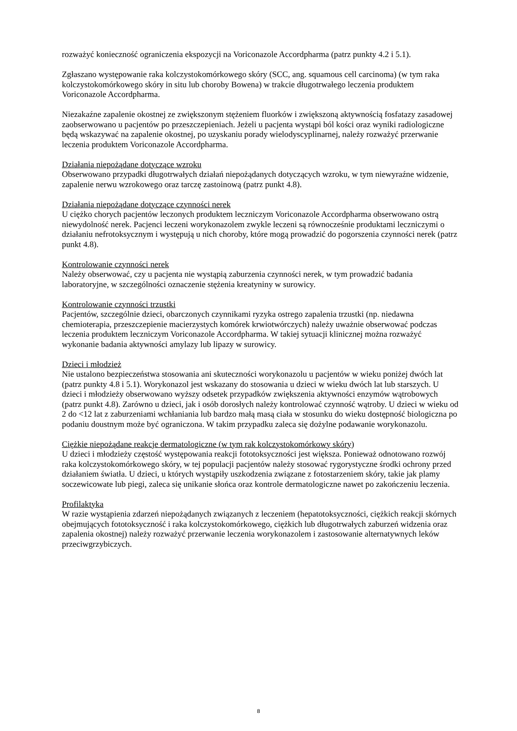rozważyć konieczność ograniczenia ekspozycji na Voriconazole Accordpharma (patrz punkty 4.2 i 5.1).
Zgłaszano występowanie raka kolczystokomórkowego skóry (SCC, ang. squamous cell carcinoma) (w tym raka kolczystokomórkowego skóry in situ lub choroby Bowena) w trakcie długotrwałego leczenia produktem Voriconazole Accordpharma.
Niezakaźne zapalenie okostnej ze zwiększonym stężeniem fluorków i zwiększoną aktywnością fosfatazy zasadowej zaobserwowano u pacjentów po przeszczepieniach. Jeżeli u pacjenta wystąpi ból kości oraz wyniki radiologiczne będą wskazywać na zapalenie okostnej, po uzyskaniu porady wielodyscyplinarnej, należy rozważyć przerwanie leczenia produktem Voriconazole Accordpharma.
Działania niepożądane dotyczące wzroku
Obserwowano przypadki długotrwałych działań niepożądanych dotyczących wzroku, w tym niewyraźne widzenie, zapalenie nerwu wzrokowego oraz tarczę zastoinową (patrz punkt 4.8).
Działania niepożądane dotyczące czynności nerek
U ciężko chorych pacjentów leczonych produktem leczniczym Voriconazole Accordpharma obserwowano ostrą niewydolność nerek. Pacjenci leczeni worykonazolem zwykle leczeni są równocześnie produktami leczniczymi o działaniu nefrotoksycznym i występują u nich choroby, które mogą prowadzić do pogorszenia czynności nerek (patrz punkt 4.8).
Kontrolowanie czynności nerek
Należy obserwować, czy u pacjenta nie wystąpią zaburzenia czynności nerek, w tym prowadzić badania laboratoryjne, w szczególności oznaczenie stężenia kreatyniny w surowicy.
Kontrolowanie czynności trzustki
Pacjentów, szczególnie dzieci, obarczonych czynnikami ryzyka ostrego zapalenia trzustki (np. niedawna chemioterapia, przeszczepienie macierzystych komórek krwiotwórczych) należy uważnie obserwować podczas leczenia produktem leczniczym Voriconazole Accordpharma. W takiej sytuacji klinicznej można rozważyć wykonanie badania aktywności amylazy lub lipazy w surowicy.
Dzieci i młodzież
Nie ustalono bezpieczeństwa stosowania ani skuteczności worykonazolu u pacjentów w wieku poniżej dwóch lat (patrz punkty 4.8 i 5.1). Worykonazol jest wskazany do stosowania u dzieci w wieku dwóch lat lub starszych. U dzieci i młodzieży obserwowano wyższy odsetek przypadków zwiększenia aktywności enzymów wątrobowych (patrz punkt 4.8). Zarówno u dzieci, jak i osób dorosłych należy kontrolować czynność wątroby. U dzieci w wieku od 2 do <12 lat z zaburzeniami wchłaniania lub bardzo małą masą ciała w stosunku do wieku dostępność biologiczna po podaniu doustnym może być ograniczona. W takim przypadku zaleca się dożylne podawanie worykonazolu.
Ciężkie niepożądane reakcje dermatologiczne (w tym rak kolczystokomórkowy skóry)
U dzieci i młodzieży częstość występowania reakcji fototoksyczności jest większa. Ponieważ odnotowano rozwój raka kolczystokomórkowego skóry, w tej populacji pacjentów należy stosować rygorystyczne środki ochrony przed działaniem światła. U dzieci, u których wystąpiły uszkodzenia związane z fotostarzeniem skóry, takie jak plamy soczewicowate lub piegi, zaleca się unikanie słońca oraz kontrole dermatologiczne nawet po zakończeniu leczenia.
Profilaktyka
W razie wystąpienia zdarzeń niepożądanych związanych z leczeniem (hepatotoksyczności, ciężkich reakcji skórnych obejmujących fototoksyczność i raka kolczystokomórkowego, ciężkich lub długotrwałych zaburzeń widzenia oraz zapalenia okostnej) należy rozważyć przerwanie leczenia worykonazolem i zastosowanie alternatywnych leków przeciwgrzybiczych.
8